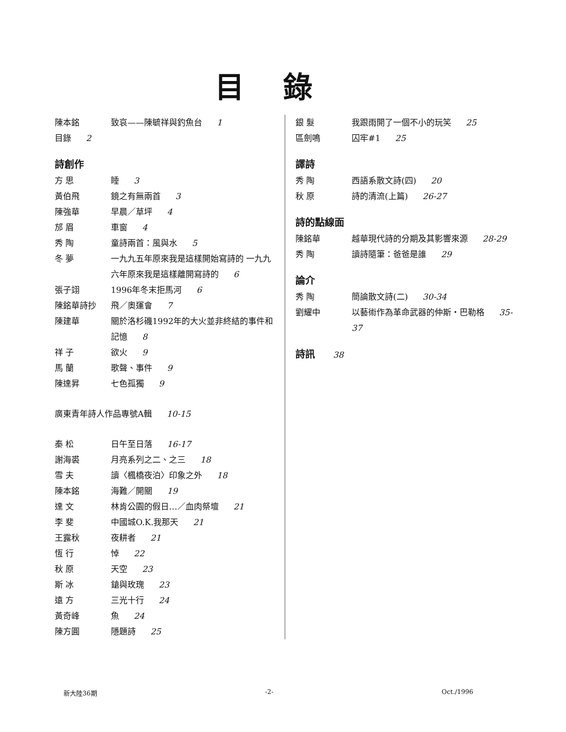目錄
陳本銘 致哀——陳毓祥與釣魚台 1
目錄 2
詩創作
方 思 睡 3
黃伯飛 鏡之有無兩首 3
陳強華 早晨／草坪 4
邡 眉 車窗 4
秀 陶 童詩兩首：風與水 5
冬 夢 一九九五年原來我是這樣開始寫詩的 一九九六年原來我是這樣離開寫詩的 6
張子翊 1996年冬末拒馬河 6
陳銘華詩抄 飛／奧運會 7
陳建華 關於洛杉磯1992年的大火並非終結的事件和記憶 8
祥 子 欲火 9
馬 蘭 歌聲、事件 9
陳達昇 七色孤獨 9
廣東青年詩人作品專號A輯 10-15
秦 松 日午至日落 16-17
謝海裘 月亮系列之二、之三 18
雪 夫 讀〈楓橋夜泊〉印象之外 18
陳本銘 海難／開關 19
達 文 林肯公園的假日…／血肉祭壇 21
李 斐 中國城O.K.我那天 21
王露秋 夜耕者 21
恆 行 悼 22
秋 原 天空 23
斯 冰 鎗與玫瑰 23
遠 方 三光十行 24
黃奇峰 魚 24
陳方圓 隱題詩 25
銀 髮 我跟雨開了一個不小的玩笑 25
區劍鳴 囚牢#1 25
譯詩
秀 陶 西語系散文詩(四) 20
秋 原 詩的清流(上篇) 26-27
詩的點線面
陳銘華 越華現代詩的分期及其影響來源 28-29
秀 陶 讀詩隨筆：爸爸是誰 29
論介
秀 陶 簡論散文詩(二) 30-34
劉耀中 以藝術作為革命武器的仲斯・巴勒格 35-37
詩訊 38
新大陸36期 -2- Oct./1996